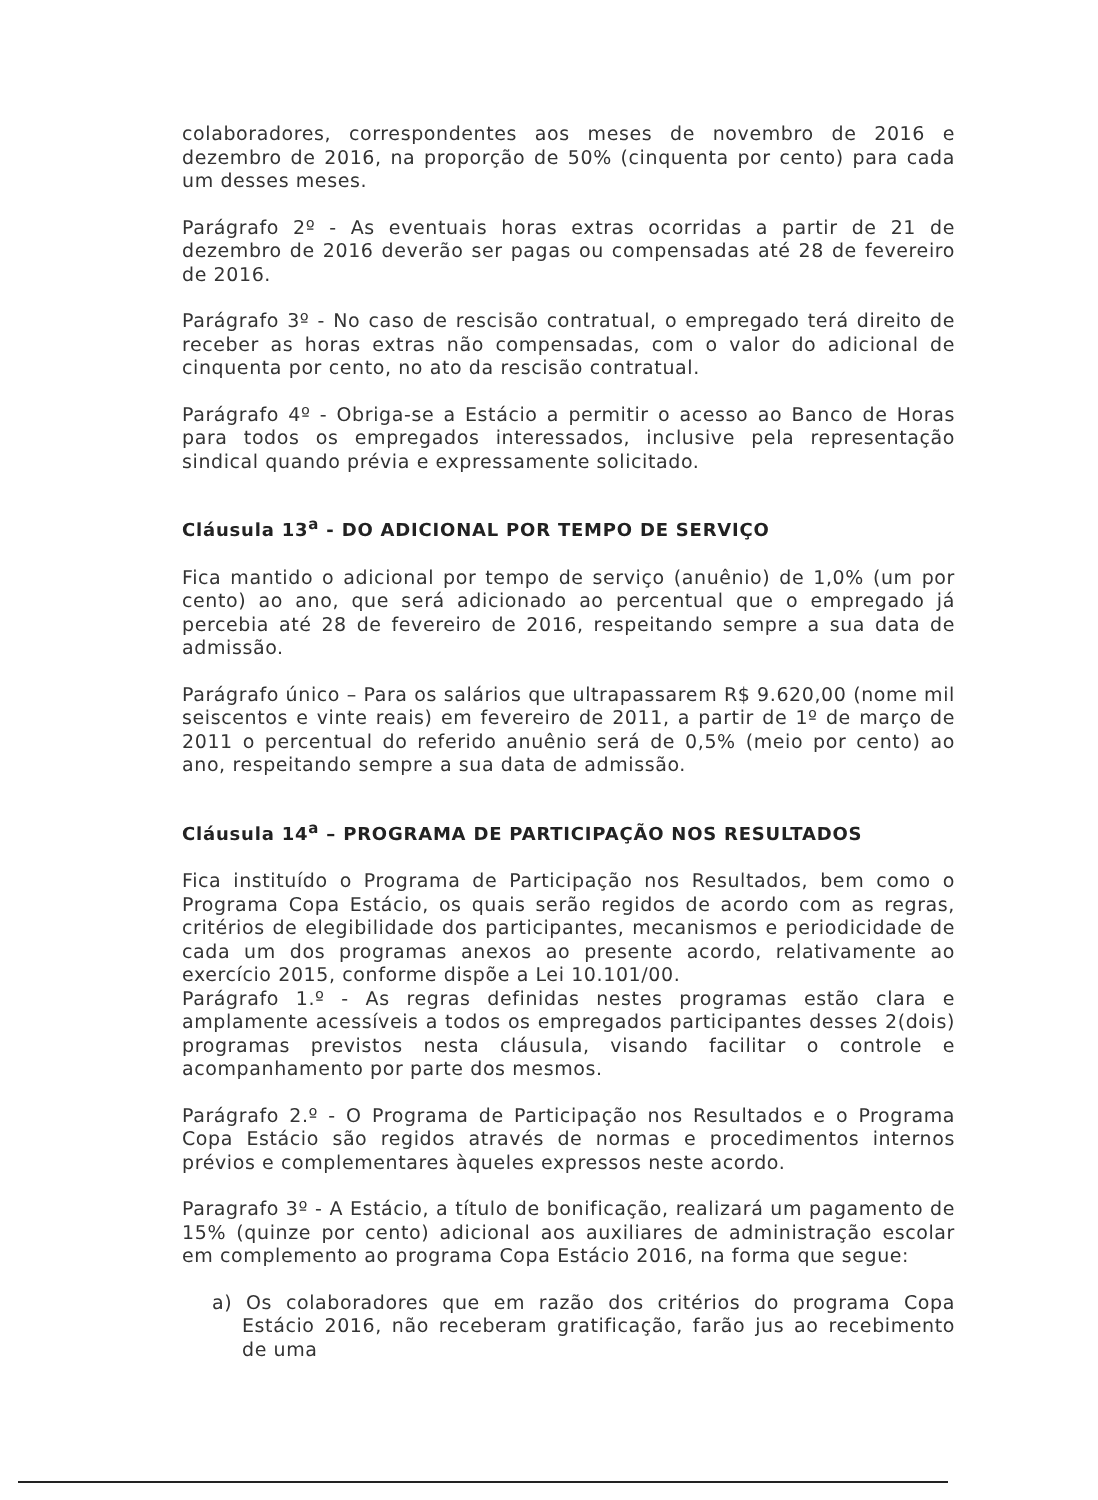colaboradores, correspondentes aos meses de novembro de 2016 e dezembro de 2016, na proporção de 50% (cinquenta por cento) para cada um desses meses.
Parágrafo 2º - As eventuais horas extras ocorridas a partir de 21 de dezembro de 2016 deverão ser pagas ou compensadas até 28 de fevereiro de 2016.
Parágrafo 3º - No caso de rescisão contratual, o empregado terá direito de receber as horas extras não compensadas, com o valor do adicional de cinquenta por cento, no ato da rescisão contratual.
Parágrafo 4º - Obriga-se a Estácio a permitir o acesso ao Banco de Horas para todos os empregados interessados, inclusive pela representação sindical quando prévia e expressamente solicitado.
Cláusula 13<sup>a</sup> - DO ADICIONAL POR TEMPO DE SERVIÇO
Fica mantido o adicional por tempo de serviço (anuênio) de 1,0% (um por cento) ao ano, que será adicionado ao percentual que o empregado já percebia até 28 de fevereiro de 2016, respeitando sempre a sua data de admissão.
Parágrafo único – Para os salários que ultrapassarem R$ 9.620,00 (nome mil seiscentos e vinte reais) em fevereiro de 2011, a partir de 1º de março de 2011 o percentual do referido anuênio será de 0,5% (meio por cento) ao ano, respeitando sempre a sua data de admissão.
Cláusula 14<sup>a</sup> – PROGRAMA DE PARTICIPAÇÃO NOS RESULTADOS
Fica instituído o Programa de Participação nos Resultados, bem como o Programa Copa Estácio, os quais serão regidos de acordo com as regras, critérios de elegibilidade dos participantes, mecanismos e periodicidade de cada um dos programas anexos ao presente acordo, relativamente ao exercício 2015, conforme dispõe a Lei 10.101/00.
Parágrafo 1.º - As regras definidas nestes programas estão clara e amplamente acessíveis a todos os empregados participantes desses 2(dois) programas previstos nesta cláusula, visando facilitar o controle e acompanhamento por parte dos mesmos.
Parágrafo 2.º - O Programa de Participação nos Resultados e o Programa Copa Estácio são regidos através de normas e procedimentos internos prévios e complementares àqueles expressos neste acordo.
Paragrafo 3º - A Estácio, a título de bonificação, realizará um pagamento de 15% (quinze por cento) adicional aos auxiliares de administração escolar em complemento ao programa Copa Estácio 2016, na forma que segue:
a) Os colaboradores que em razão dos critérios do programa Copa Estácio 2016, não receberam gratificação, farão jus ao recebimento de uma